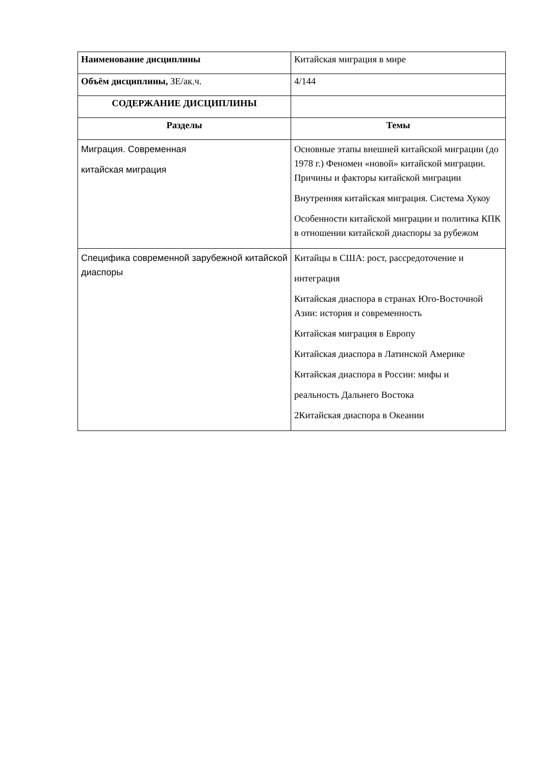| Наименование дисциплины | Китайская миграция в мире |
| Объём дисциплины, ЗЕ/ак.ч. | 4/144 |
| СОДЕРЖАНИЕ ДИСЦИПЛИНЫ | |
| Разделы | Темы |
| Миграция. Современная китайская миграция | Основные этапы внешней китайской миграции (до 1978 г.) Феномен «новой» китайской миграции. Причины и факторы китайской миграции Внутренняя китайская миграция. Система Хукоу Особенности китайской миграции и политика КПК в отношении китайской диаспоры за рубежом |
| Специфика современной зарубежной китайской диаспоры | Китайцы в США: рост, рассредоточение и интеграция Китайская диаспора в странах Юго-Восточной Азии: история и современность Китайская миграция в Европу Китайская диаспора в Латинской Америке Китайская диаспора в России: мифы и реальность Дальнего Востока 2Китайская диаспора в Океании |